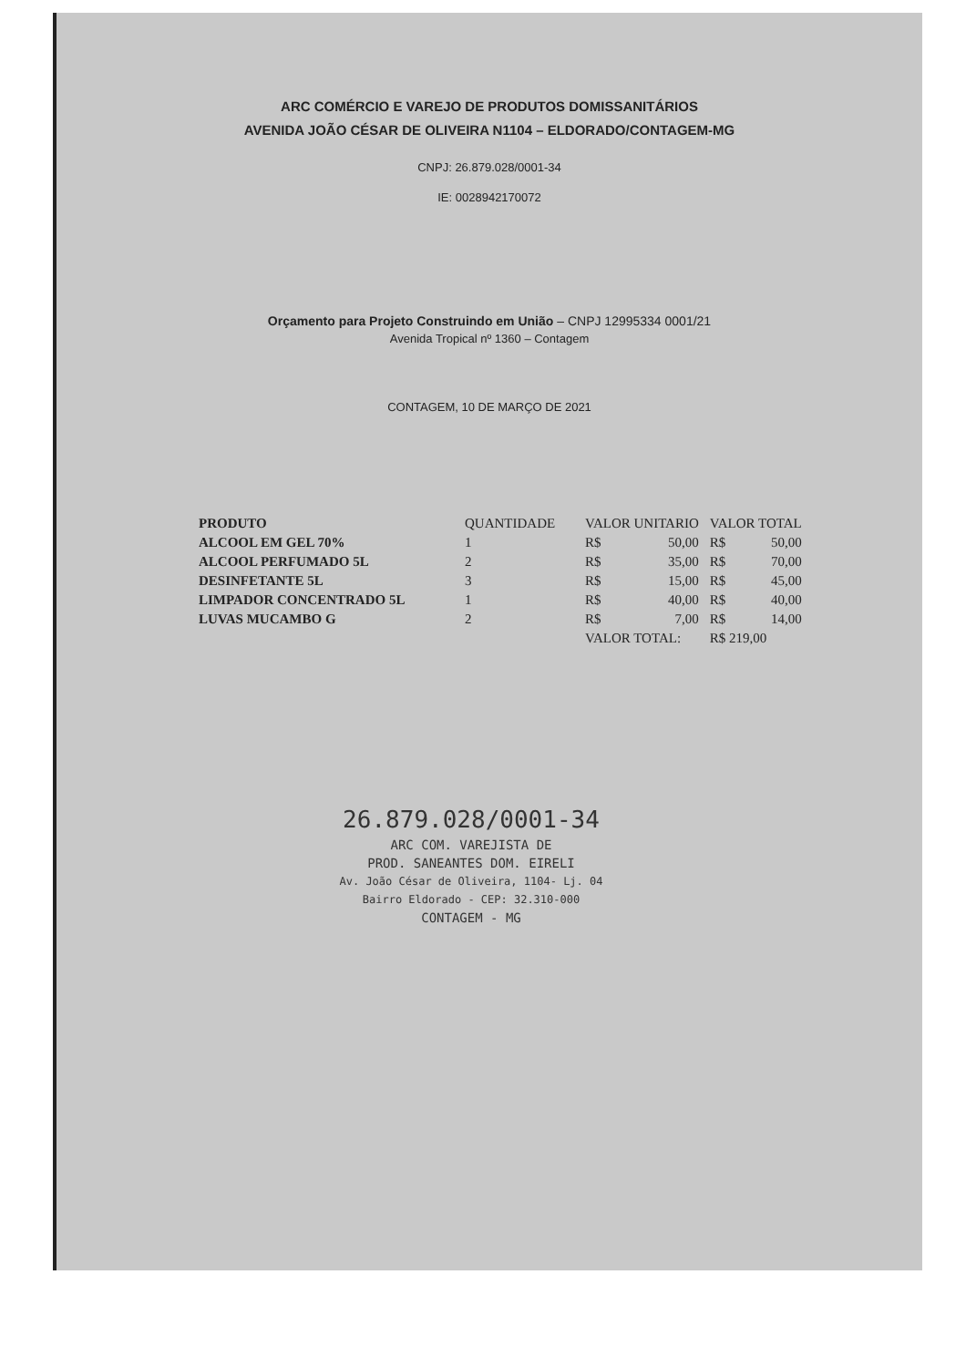ARC COMÉRCIO E VAREJO DE PRODUTOS DOMISSANITÁRIOS
AVENIDA JOÃO CÉSAR DE OLIVEIRA N1104 – ELDORADO/CONTAGEM-MG
CNPJ: 26.879.028/0001-34
IE: 0028942170072
Orçamento para Projeto Construindo em União – CNPJ 12995334 0001/21
Avenida Tropical nº 1360 – Contagem
CONTAGEM, 10 DE MARÇO DE 2021
| PRODUTO | QUANTIDADE | VALOR UNITARIO | | VALOR TOTAL | |
| --- | --- | --- | --- | --- | --- |
| ALCOOL EM GEL 70% | 1 | R$ | 50,00 | R$ | 50,00 |
| ALCOOL PERFUMADO 5L | 2 | R$ | 35,00 | R$ | 70,00 |
| DESINFETANTE 5L | 3 | R$ | 15,00 | R$ | 45,00 |
| LIMPADOR CONCENTRADO 5L | 1 | R$ | 40,00 | R$ | 40,00 |
| LUVAS MUCAMBO G | 2 | R$ | 7,00 | R$ | 14,00 |
| | | VALOR TOTAL: | | R$ 219,00 | |
26.879.028/0001-34
ARC COM. VAREJISTA DE
PROD. SANEANTES DOM. EIRELI
Av. João César de Oliveira, 1104- Lj. 04
Bairro Eldorado - CEP: 32.310-000
CONTAGEM - MG